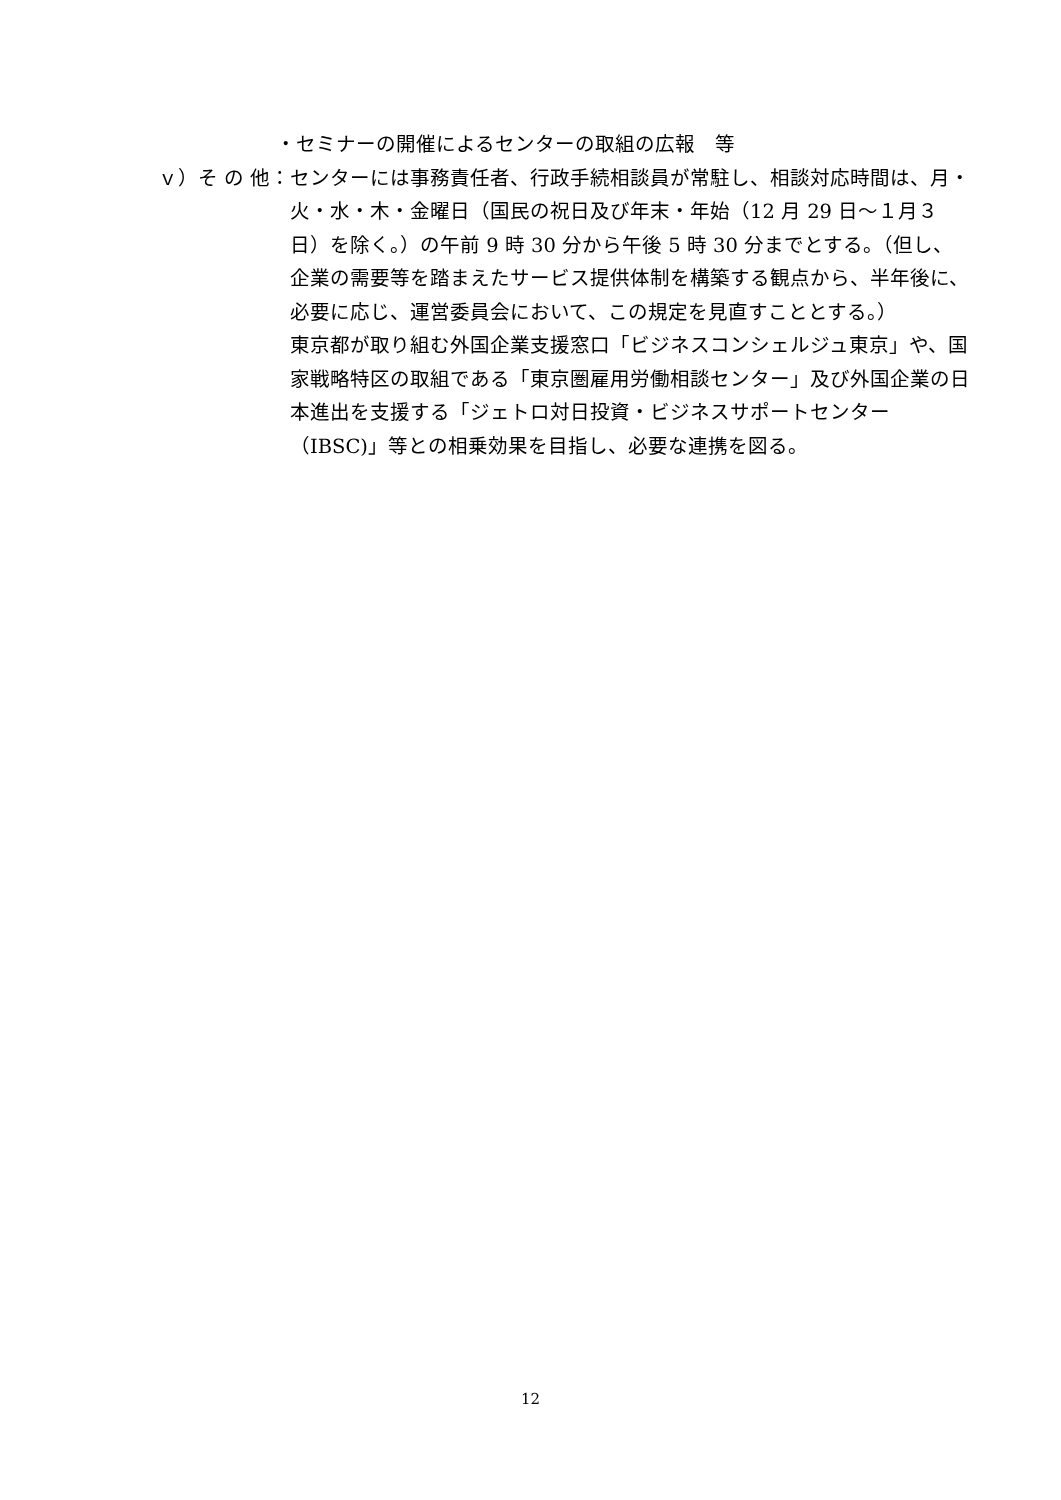・セミナーの開催によるセンターの取組の広報　等
ｖ）そ の 他：
センターには事務責任者、行政手続相談員が常駐し、相談対応時間は、月・火・水・木・金曜日（国民の祝日及び年末・年始（12 月 29 日～１月３日）を除く。）の午前 9 時 30 分から午後 5 時 30 分までとする。（但し、企業の需要等を踏まえたサービス提供体制を構築する観点から、半年後に、必要に応じ、運営委員会において、この規定を見直すこととする。）
東京都が取り組む外国企業支援窓口「ビジネスコンシェルジュ東京」や、国家戦略特区の取組である「東京圏雇用労働相談センター」及び外国企業の日本進出を支援する「ジェトロ対日投資・ビジネスサポートセンター（IBSC)」等との相乗効果を目指し、必要な連携を図る。
12